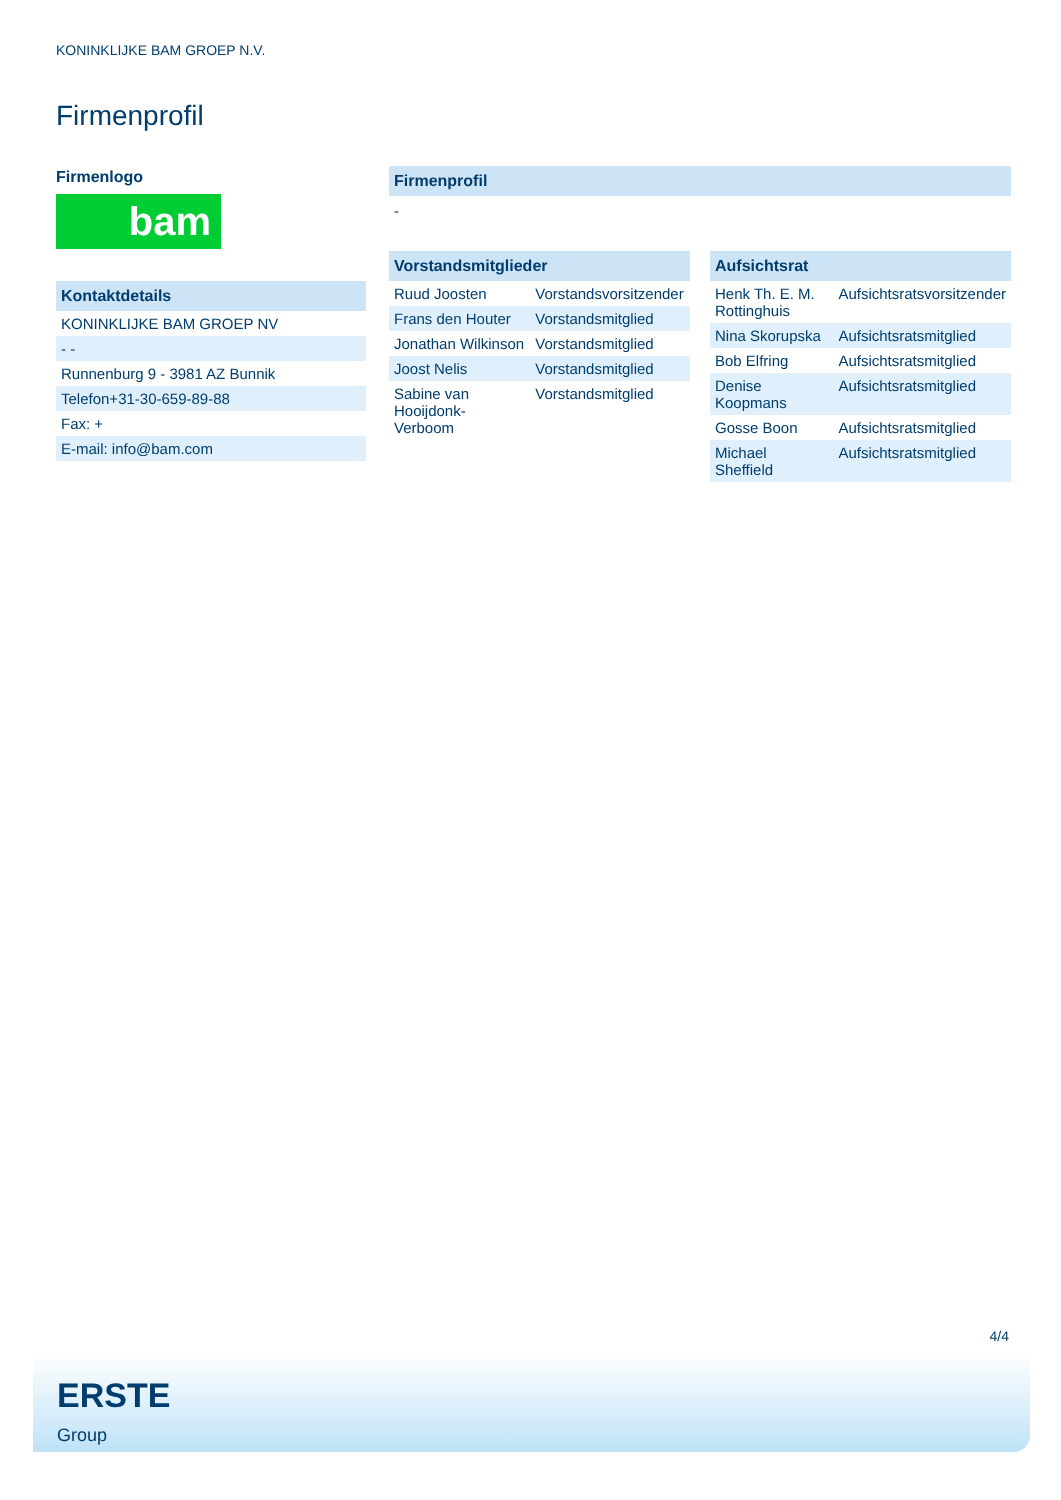KONINKLIJKE BAM GROEP N.V.
Firmenprofil
Firmenlogo
bam
Kontaktdetails
| KONINKLIJKE BAM GROEP NV |
| - - |
| Runnenburg 9 - 3981 AZ Bunnik |
| Telefon+31-30-659-89-88 |
| Fax: + |
| E-mail: info@bam.com |
Firmenprofil
-
Vorstandsmitglieder
| Ruud Joosten | Vorstandsvorsitzender |
| Frans den Houter | Vorstandsmitglied |
| Jonathan Wilkinson | Vorstandsmitglied |
| Joost Nelis | Vorstandsmitglied |
| Sabine van Hooijdonk- Verboom | Vorstandsmitglied |
Aufsichtsrat
| Henk Th. E. M. Rottinghuis | Aufsichtsratsvorsitzender |
| Nina Skorupska | Aufsichtsratsmitglied |
| Bob Elfring | Aufsichtsratsmitglied |
| Denise Koopmans | Aufsichtsratsmitglied |
| Gosse Boon | Aufsichtsratsmitglied |
| Michael Sheffield | Aufsichtsratsmitglied |
4/4
ERSTE
Group